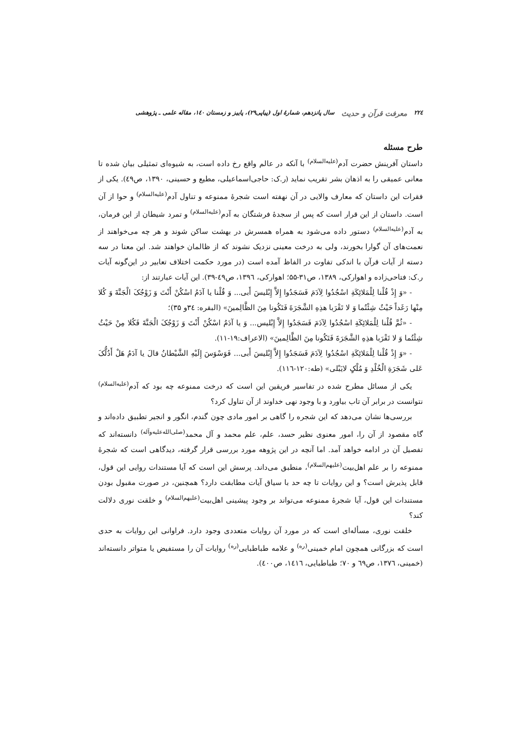۲۲٤ معرفت قرآن و حدیث سال پانزدهم، شمارهٔ اول (پیاپی۲۹)، پاییز و زمستان ۱٤٠، مقاله علمی ـ پژوهشی
طرح مسئله
داستان آفرینش حضرت آدم<sup>(علیه‌السلام)</sup> با آنکه در عالم واقع رخ داده است، به شیوه‌ای تمثیلی بیان شده تا معانی عمیقی را به اذهان بشر تقریب نماید (ر.ک: حاجی‌اسماعیلی، مطیع و حسینی، ۱۳۹۰، ص٤٩). یکی از فقرات این داستان که معارف والایی در آن نهفته است شجرهٔ ممنوعه و تناول آدم<sup>(علیه‌السلام)</sup> و حوا از آن است. داستان از این قرار است که پس از سجدهٔ فرشتگان به آدم<sup>(علیه‌السلام)</sup> و تمرد شیطان از این فرمان، به آدم<sup>(علیه‌السلام)</sup> دستور داده می‌شود به همراه همسرش در بهشت ساکن شوند و هر چه می‌خواهند از نعمت‌های آن گوارا بخورند، ولی به درخت معینی نزدیک نشوند که از ظالمان خواهند شد. این معنا در سه دسته از آیات قرآن با اندکی تفاوت در الفاظ آمده است (در مورد حکمت اختلاف تعابیر در این‌گونه آیات ر.ک: فتاحی‌زاده و اهوارکی، ۱۳۸۹، ص۳۱-۵۵؛ اهوارکی، ۱۳۹٦، ص٤٩-۳۹). این آیات عبارتند از:
- «وَ إِذْ قُلْنا لِلْمَلائِکَةِ اسْجُدُوا لِآدَمَ فَسَجَدُوا إِلاَّ إِبْلیسَ أَبی... وَ قُلْنا یا آدَمُ اسْکُنْ أَنْتَ وَ زَوْجُکَ الْجَنَّةَ وَ کُلا مِنْها رَغَداً حَیْثُ شِئْتُما وَ لا تَقْرَبا هذِهِ الشَّجَرَةَ فَتَکُونا مِنَ الظَّالِمینَ» (البقره: ۳٤و ۳۵)؛
- «ثُمَّ قُلْنا لِلْمَلائِکَةِ اسْجُدُوا لِآدَمَ فَسَجَدُوا إِلاَّ إِبْلیس... وَ یا آدَمُ اسْکُنْ أَنْتَ وَ زَوْجُکَ الْجَنَّةَ فَکُلا مِنْ حَیْثُ شِئْتُما وَ لا تَقْرَبا هذِهِ الشَّجَرَةَ فَتَکُونا مِنَ الظَّالِمینَ» (الاعراف:۱۹-۱۱).
- «وَ إِذْ قُلْنا لِلْمَلائِکَةِ اسْجُدُوا لِآدَمَ فَسَجَدُوا إِلاَّ إِبْلیسَ أَبی... فَوَسْوَسَ إِلَیْهِ الشَّیْطانُ قالَ یا آدَمُ هَلْ أَدُلُّکَ عَلی شَجَرَةِ الْخُلْدِ وَ مُلْکٍ لایَبْلی» (طه:۱۲۰-۱۱٦).
یکی از مسائل مطرح شده در تفاسیر فریقین این است که درخت ممنوعه چه بود که آدم<sup>(علیه‌السلام)</sup> نتوانست در برابر آن تاب بیاورد و با وجود نهی خداوند از آن تناول کرد؟
بررسی‌ها نشان می‌دهد که این شجره را گاهی بر امور مادی چون گندم، انگور و انجیر تطبیق داده‌اند و گاه مقصود از آن را، امور معنوی نظیر حسد، علم، علم محمد و آل محمد<sup>(صلی‌الله‌علیه‌وآله)</sup> دانسته‌اند که تفصیل آن در ادامه خواهد آمد. اما آنچه در این پژوهه مورد بررسی قرار گرفته، دیدگاهی است که شجرهٔ ممنوعه را بر علم اهل‌بیت<sup>(علیهم‌السلام)</sup>، منطبق می‌داند. پرسش این است که آیا مستندات روایی این قول، قابل پذیرش است؟ و این روایات تا چه حد با سیاق آیات مطابقت دارد؟ همچنین، در صورت مقبول بودن مستندات این قول، آیا شجرهٔ ممنوعه می‌تواند بر وجود پیشینی اهل‌بیت<sup>(علیهم‌السلام)</sup> و خلقت نوری دلالت کند؟
خلقت نوری، مسأله‌ای است که در مورد آن روایات متعددی وجود دارد. فراوانی این روایات به حدی است که بزرگانی همچون امام خمینی<sup>(ره)</sup> و علامه طباطبایی<sup>(ره)</sup> روایات آن را مستفیض یا متواتر دانسته‌اند (خمینی، ۱۳۷٦، ص٦٩ و ۷۰؛ طباطبایی، ۱٤۱٦، ص٤٠٠).